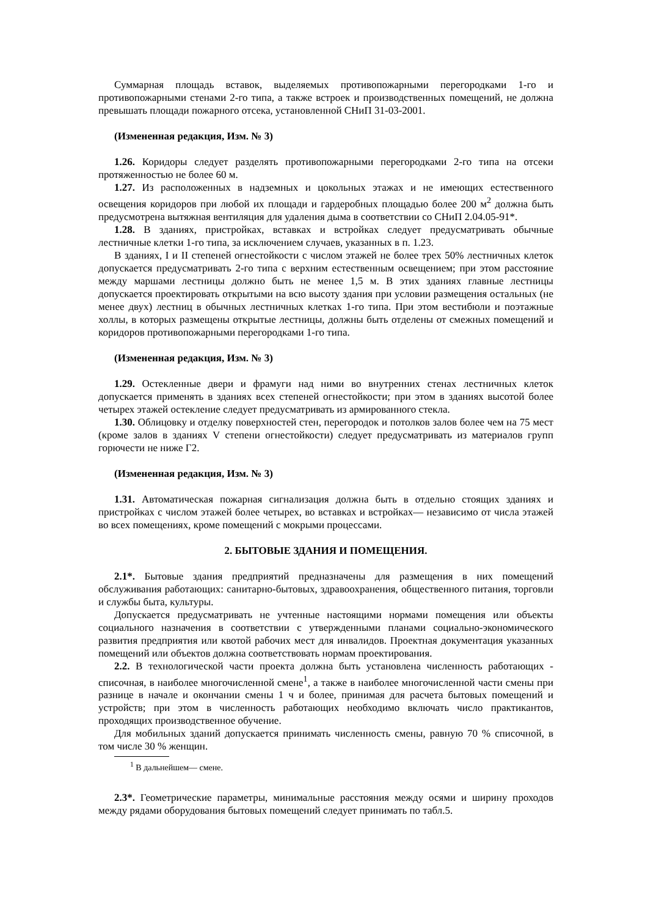Суммарная площадь вставок, выделяемых противопожарными перегородками 1-го и противопожарными стенами 2-го типа, а также встроек и производственных помещений, не должна превышать площади пожарного отсека, установленной СНиП 31-03-2001.
(Измененная редакция, Изм. № 3)
1.26. Коридоры следует разделять противопожарными перегородками 2-го типа на отсеки протяженностью не более 60 м.
1.27. Из расположенных в надземных и цокольных этажах и не имеющих естественного освещения коридоров при любой их площади и гардеробных площадью более 200 м<sup>2</sup> должна быть предусмотрена вытяжная вентиляция для удаления дыма в соответствии со СНиП 2.04.05-91*.
1.28. В зданиях, пристройках, вставках и встройках следует предусматривать обычные лестничные клетки 1-го типа, за исключением случаев, указанных в п. 1.23.
В зданиях, I и II степеней огнестойкости с числом этажей не более трех 50% лестничных клеток допускается предусматривать 2-го типа с верхним естественным освещением; при этом расстояние между маршами лестницы должно быть не менее 1,5 м. В этих зданиях главные лестницы допускается проектировать открытыми на всю высоту здания при условии размещения остальных (не менее двух) лестниц в обычных лестничных клетках 1-го типа. При этом вестибюли и поэтажные холлы, в которых размещены открытые лестницы, должны быть отделены от смежных помещений и коридоров противопожарными перегородками 1-го типа.
(Измененная редакция, Изм. № 3)
1.29. Остекленные двери и фрамуги над ними во внутренних стенах лестничных клеток допускается применять в зданиях всех степеней огнестойкости; при этом в зданиях высотой более четырех этажей остекление следует предусматривать из армированного стекла.
1.30. Облицовку и отделку поверхностей стен, перегородок и потолков залов более чем на 75 мест (кроме залов в зданиях V степени огнестойкости) следует предусматривать из материалов групп горючести не ниже Г2.
(Измененная редакция, Изм. № 3)
1.31. Автоматическая пожарная сигнализация должна быть в отдельно стоящих зданиях и пристройках с числом этажей более четырех, во вставках и встройках— независимо от числа этажей во всех помещениях, кроме помещений с мокрыми процессами.
2. БЫТОВЫЕ ЗДАНИЯ И ПОМЕЩЕНИЯ.
2.1*. Бытовые здания предприятий предназначены для размещения в них помещений обслуживания работающих: санитарно-бытовых, здравоохранения, общественного питания, торговли и службы быта, культуры.
Допускается предусматривать не учтенные настоящими нормами помещения или объекты социального назначения в соответствии с утвержденными планами социально-экономического развития предприятия или квотой рабочих мест для инвалидов. Проектная документация указанных помещений или объектов должна соответствовать нормам проектирования.
2.2. В технологической части проекта должна быть установлена численность работающих - списочная, в наиболее многочисленной смене<sup>1</sup>, а также в наиболее многочисленной части смены при разнице в начале и окончании смены 1 ч и более, принимая для расчета бытовых помещений и устройств; при этом в численность работающих необходимо включать число практикантов, проходящих производственное обучение.
Для мобильных зданий допускается принимать численность смены, равную 70 % списочной, в том числе 30 % женщин.
<sup>1</sup> В дальнейшем— смене.
2.3*. Геометрические параметры, минимальные расстояния между осями и ширину проходов между рядами оборудования бытовых помещений следует принимать по табл.5.